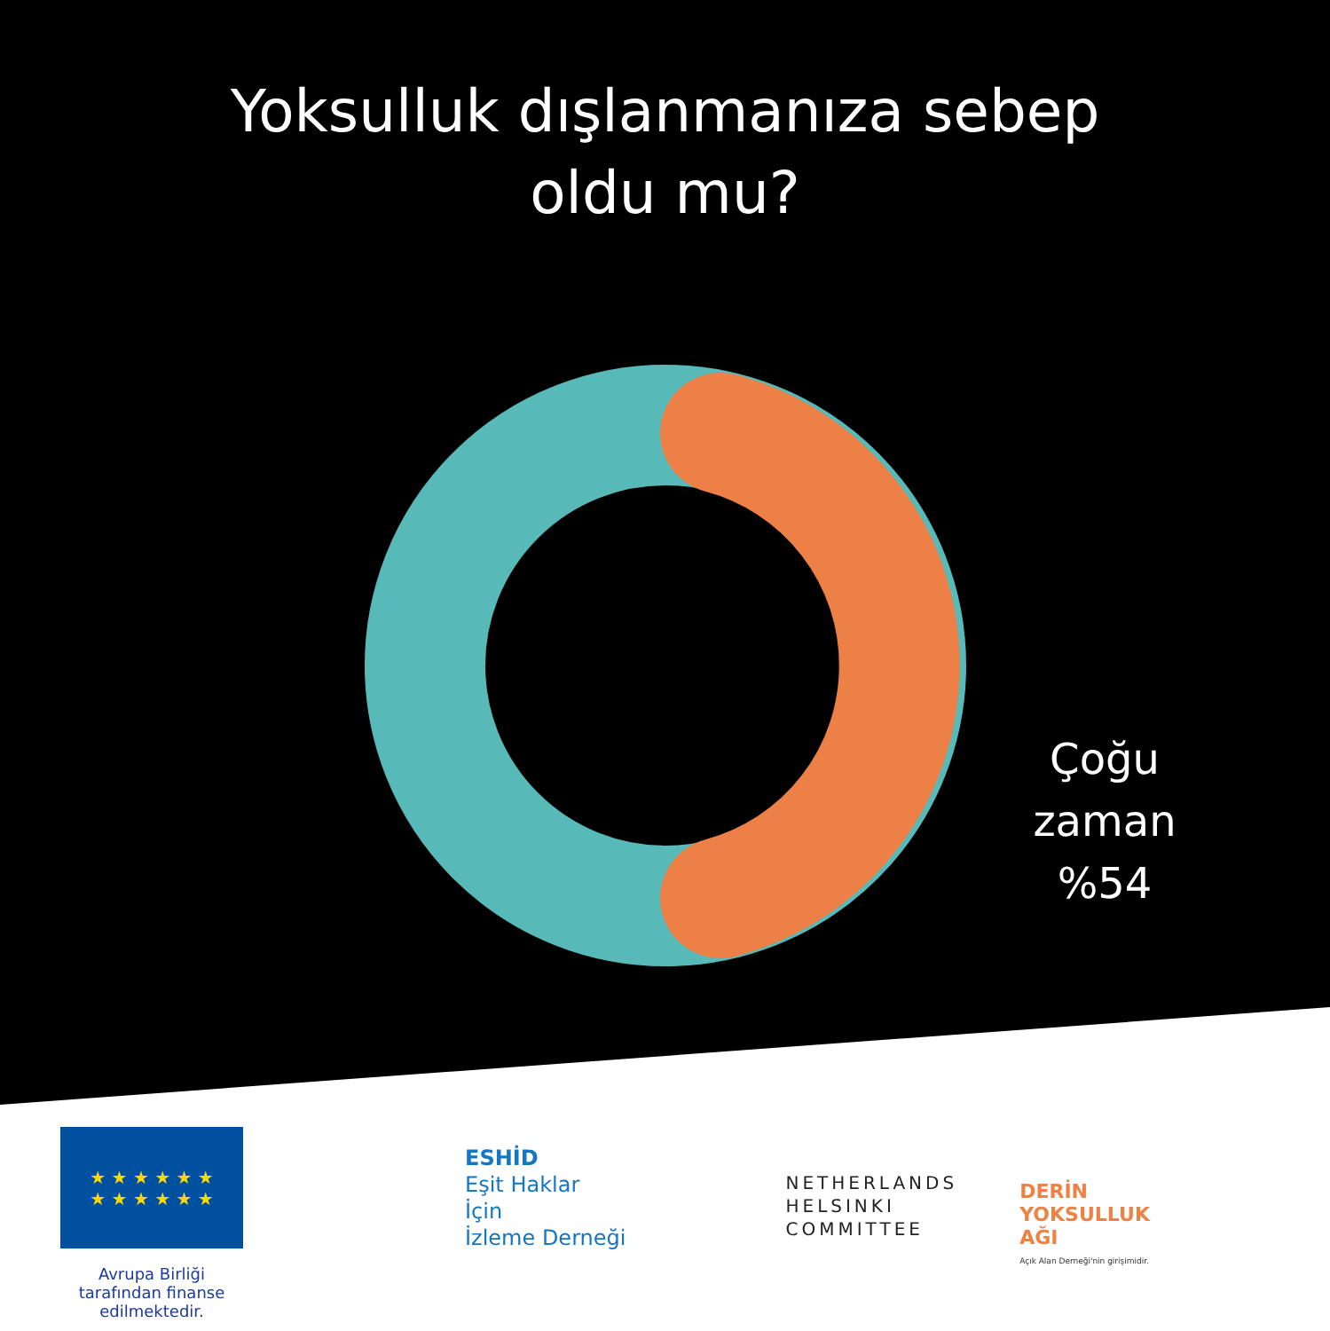Yoksulluk dışlanmanıza sebep
oldu mu?
Çoğu zaman
%54
★ ★ ★ ★ ★ ★
★ ★ ★ ★ ★ ★
Avrupa Birliği tarafından finanse edilmektedir.
ESHİD
Eşit Haklar
İçin
İzleme Derneği
NETHERLANDS
HELSINKI
COMMITTEE
DERİN
YOKSULLUK
AĞI
Açık Alan Derneği'nin girişimidir.